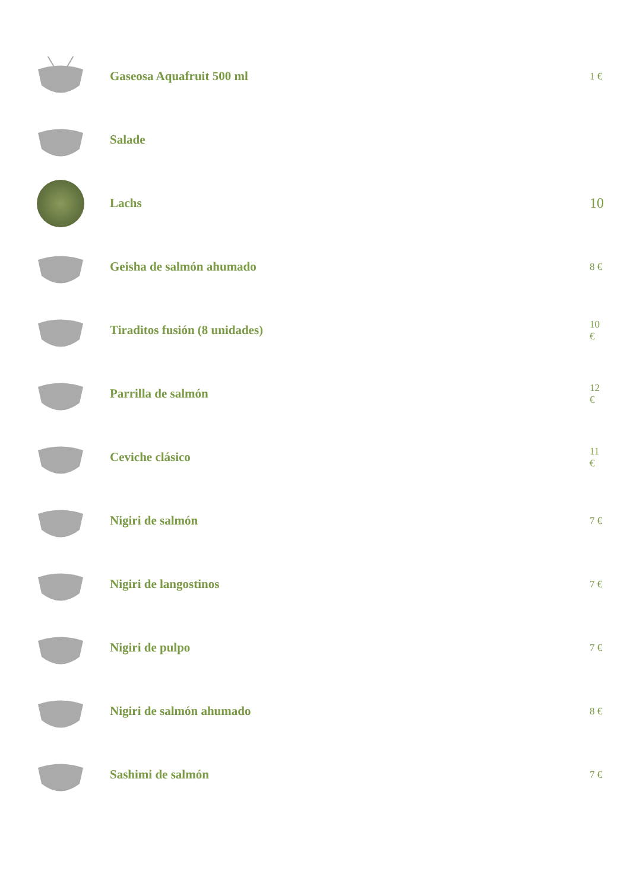Gaseosa Aquafruit 500 ml
1 €
Salade
Lachs 10
Geisha de salmón ahumado
8 €
Tiraditos fusión (8 unidades)
10
€
Parrilla de salmón
12
€
Ceviche clásico
11
€
Nigiri de salmón
7 €
Nigiri de langostinos
7 €
Nigiri de pulpo
7 €
Nigiri de salmón ahumado
8 €
Sashimi de salmón
7 €